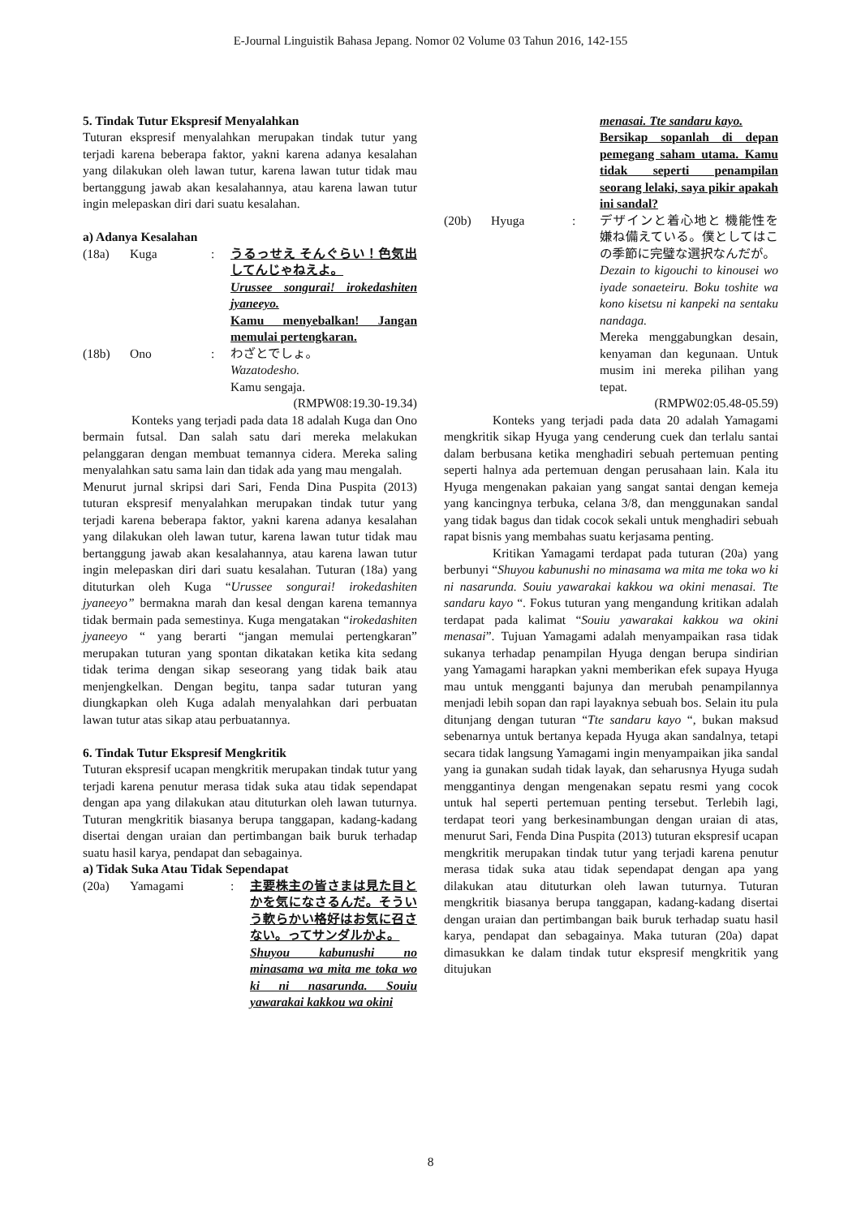E-Journal Linguistik Bahasa Jepang. Nomor 02 Volume 03 Tahun 2016, 142-155
5. Tindak Tutur Ekspresif Menyalahkan
Tuturan ekspresif menyalahkan merupakan tindak tutur yang terjadi karena beberapa faktor, yakni karena adanya kesalahan yang dilakukan oleh lawan tutur, karena lawan tutur tidak mau bertanggung jawab akan kesalahannya, atau karena lawan tutur ingin melepaskan diri dari suatu kesalahan.
a) Adanya Kesalahan
(18a) Kuga: うるっせえ そんぐらい！色気出してんじゃねえよ。
Urussee songurai! irokedashiten jyaneeyo.
Kamu menyebalkan! Jangan memulai pertengkaran.
(18b) Ono: わざとでしょ。
Wazatodesho.
Kamu sengaja.
(RMPW08:19.30-19.34)
Konteks yang terjadi pada data 18 adalah Kuga dan Ono bermain futsal. Dan salah satu dari mereka melakukan pelanggaran dengan membuat temannya cidera. Mereka saling menyalahkan satu sama lain dan tidak ada yang mau mengalah.
Menurut jurnal skripsi dari Sari, Fenda Dina Puspita (2013) tuturan ekspresif menyalahkan merupakan tindak tutur yang terjadi karena beberapa faktor, yakni karena adanya kesalahan yang dilakukan oleh lawan tutur, karena lawan tutur tidak mau bertanggung jawab akan kesalahannya, atau karena lawan tutur ingin melepaskan diri dari suatu kesalahan. Tuturan (18a) yang dituturkan oleh Kuga “Urussee songurai! irokedashiten jyaneeyo” bermakna marah dan kesal dengan karena temannya tidak bermain pada semestinya. Kuga mengatakan “irokedashiten jyaneeyo “ yang berarti “jangan memulai pertengkaran” merupakan tuturan yang spontan dikatakan ketika kita sedang tidak terima dengan sikap seseorang yang tidak baik atau menjengkelkan. Dengan begitu, tanpa sadar tuturan yang diungkapkan oleh Kuga adalah menyalahkan dari perbuatan lawan tutur atas sikap atau perbuatannya.
6. Tindak Tutur Ekspresif Mengkritik
Tuturan ekspresif ucapan mengkritik merupakan tindak tutur yang terjadi karena penutur merasa tidak suka atau tidak sependapat dengan apa yang dilakukan atau dituturkan oleh lawan tuturnya. Tuturan mengkritik biasanya berupa tanggapan, kadang-kadang disertai dengan uraian dan pertimbangan baik buruk terhadap suatu hasil karya, pendapat dan sebagainya.
a) Tidak Suka Atau Tidak Sependapat
(20a) Yamagami: 主要株主の皆さまは見た目とかを気になさるんだ。そういう軟らかい格好はお気に召さない。ってサンダルかよ。
Shuyou kabunushi no minasama wa mita me toka wo ki ni nasarunda. Souiu yawarakai kakkou wa okini
menasai. Tte sandaru kayo.
Bersikap sopanlah di depan pemegang saham utama. Kamu tidak seperti penampilan seorang lelaki, saya pikir apakah ini sandal?
(20b) Hyuga: デザインと着心地と 機能性を嫌ね備えている。僕としてはこの季節に完璧な選択なんだが。
Dezain to kigouchi to kinousei wo iyade sonaeteiru. Boku toshite wa kono kisetsu ni kanpeki na sentaku nandaga.
Mereka menggabungkan desain, kenyaman dan kegunaan. Untuk musim ini mereka pilihan yang tepat.
(RMPW02:05.48-05.59)
Konteks yang terjadi pada data 20 adalah Yamagami mengkritik sikap Hyuga yang cenderung cuek dan terlalu santai dalam berbusana ketika menghadiri sebuah pertemuan penting seperti halnya ada pertemuan dengan perusahaan lain. Kala itu Hyuga mengenakan pakaian yang sangat santai dengan kemeja yang kancingnya terbuka, celana 3/8, dan menggunakan sandal yang tidak bagus dan tidak cocok sekali untuk menghadiri sebuah rapat bisnis yang membahas suatu kerjasama penting.
Kritikan Yamagami terdapat pada tuturan (20a) yang berbunyi “Shuyou kabunushi no minasama wa mita me toka wo ki ni nasarunda. Souiu yawarakai kakkou wa okini menasai. Tte sandaru kayo “. Fokus tuturan yang mengandung kritikan adalah terdapat pada kalimat “Souiu yawarakai kakkou wa okini menasai”. Tujuan Yamagami adalah menyampaikan rasa tidak sukanya terhadap penampilan Hyuga dengan berupa sindirian yang Yamagami harapkan yakni memberikan efek supaya Hyuga mau untuk mengganti bajunya dan merubah penampilannya menjadi lebih sopan dan rapi layaknya sebuah bos. Selain itu pula ditunjang dengan tuturan “Tte sandaru kayo “, bukan maksud sebenarnya untuk bertanya kepada Hyuga akan sandalnya, tetapi secara tidak langsung Yamagami ingin menyampaikan jika sandal yang ia gunakan sudah tidak layak, dan seharusnya Hyuga sudah menggantinya dengan mengenakan sepatu resmi yang cocok untuk hal seperti pertemuan penting tersebut. Terlebih lagi, terdapat teori yang berkesinambungan dengan uraian di atas, menurut Sari, Fenda Dina Puspita (2013) tuturan ekspresif ucapan mengkritik merupakan tindak tutur yang terjadi karena penutur merasa tidak suka atau tidak sependapat dengan apa yang dilakukan atau dituturkan oleh lawan tuturnya. Tuturan mengkritik biasanya berupa tanggapan, kadang-kadang disertai dengan uraian dan pertimbangan baik buruk terhadap suatu hasil karya, pendapat dan sebagainya. Maka tuturan (20a) dapat dimasukkan ke dalam tindak tutur ekspresif mengkritik yang ditujukan
8